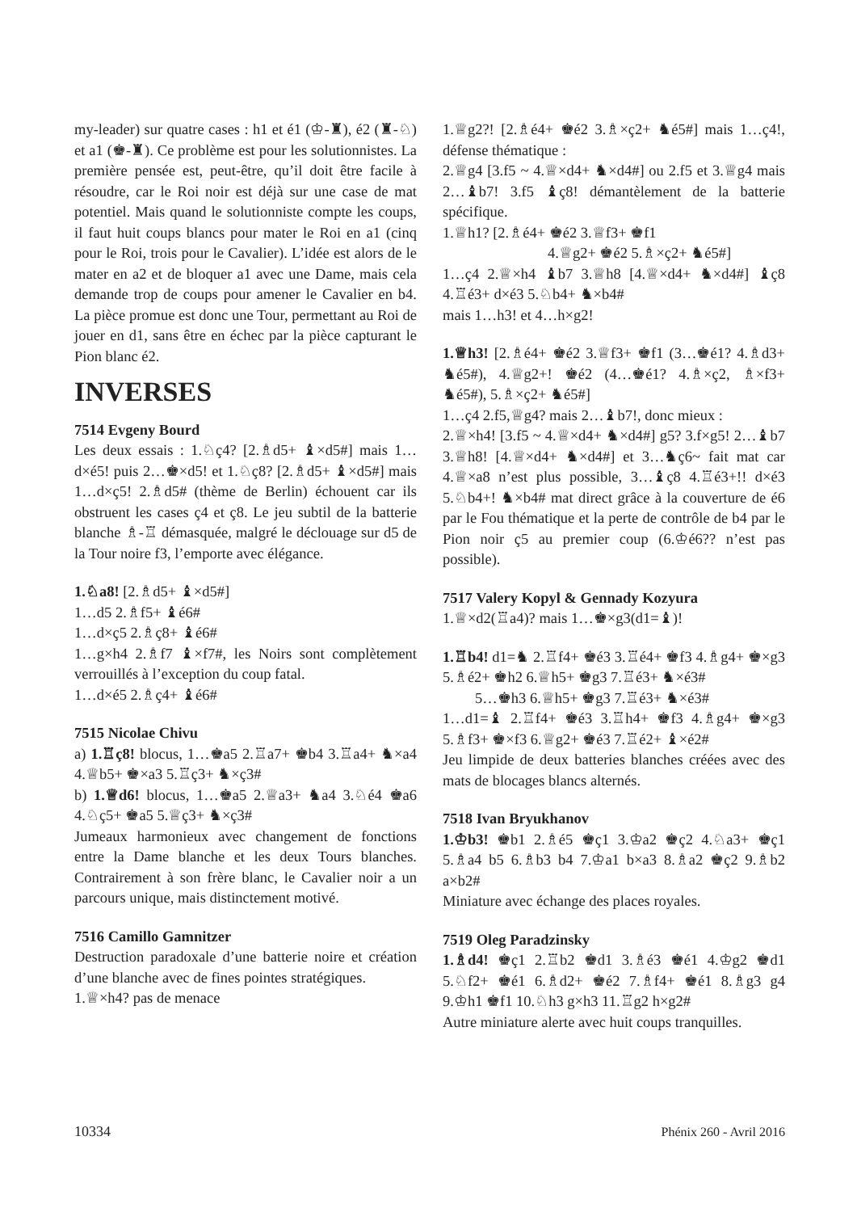my-leader) sur quatre cases : h1 et é1 (♔-♜), é2 (♜-♘) et a1 (♚-♜). Ce problème est pour les solutionnistes. La première pensée est, peut-être, qu’il doit être facile à résoudre, car le Roi noir est déjà sur une case de mat potentiel. Mais quand le solutionniste compte les coups, il faut huit coups blancs pour mater le Roi en a1 (cinq pour le Roi, trois pour le Cavalier). L’idée est alors de le mater en a2 et de bloquer a1 avec une Dame, mais cela demande trop de coups pour amener le Cavalier en b4. La pièce promue est donc une Tour, permettant au Roi de jouer en d1, sans être en échec par la pièce capturant le Pion blanc é2.
INVERSES
7514 Evgeny Bourd
Les deux essais : 1.♘ç4? [2.♗d5+ ♝×d5#] mais 1…d×é5! puis 2…♚×d5! et 1.♘ç8? [2.♗d5+ ♝×d5#] mais 1…d×ç5! 2.♗d5# (thème de Berlin) échouent car ils obstruent les cases ç4 et ç8. Le jeu subtil de la batterie blanche ♗-♖ démasquée, malgré le déclouage sur d5 de la Tour noire f3, l’emporte avec élégance.
1.♘a8! [2.♗d5+ ♝×d5#]
1…d5 2.♗f5+ ♝é6#
1…d×ç5 2.♗ç8+ ♝é6#
1…g×h4 2.♗f7 ♝×f7#, les Noirs sont complètement verrouillés à l’exception du coup fatal.
1…d×é5 2.♗ç4+ ♝é6#
7515 Nicolae Chivu
a) 1.♖ç8! blocus, 1…♚a5 2.♖a7+ ♚b4 3.♖a4+ ♞×a4 4.♕b5+ ♚×a3 5.♖ç3+ ♞×ç3#
b) 1.♕d6! blocus, 1…♚a5 2.♕a3+ ♞a4 3.♘é4 ♚a6 4.♘ç5+ ♚a5 5.♕ç3+ ♞×ç3#
Jumeaux harmonieux avec changement de fonctions entre la Dame blanche et les deux Tours blanches. Contrairement à son frère blanc, le Cavalier noir a un parcours unique, mais distinctement motivé.
7516 Camillo Gamnitzer
Destruction paradoxale d’une batterie noire et création d’une blanche avec de fines pointes stratégiques.
1.♕×h4? pas de menace
1.♕g2?! [2.♗é4+ ♚é2 3.♗×ç2+ ♞é5#] mais 1…ç4!, défense thématique :
2.♕g4 [3.f5 ~ 4.♕×d4+ ♞×d4#] ou 2.f5 et 3.♕g4 mais 2…♝b7! 3.f5 ♝ç8! démantèlement de la batterie spécifique.
1.♕h1? [2.♗é4+ ♚é2 3.♕f3+ ♚f1
4.♕g2+ ♚é2 5.♗×ç2+ ♞é5#]
1…ç4 2.♕×h4 ♝b7 3.♕h8 [4.♕×d4+ ♞×d4#] ♝ç8 4.♖é3+ d×é3 5.♘b4+ ♞×b4#
mais 1…h3! et 4…h×g2!
1.♕h3! [2.♗é4+ ♚é2 3.♕f3+ ♚f1 (3…♚é1? 4.♗d3+ ♞é5#), 4.♕g2+! ♚é2 (4…♚é1? 4.♗×ç2, ♗×f3+ ♞é5#), 5.♗×ç2+ ♞é5#]
1…ç4 2.f5,♕g4? mais 2…♝b7!, donc mieux :
2.♕×h4! [3.f5 ~ 4.♕×d4+ ♞×d4#] g5? 3.f×g5! 2…♝b7 3.♕h8! [4.♕×d4+ ♞×d4#] et 3…♞ç6~ fait mat car 4.♕×a8 n’est plus possible, 3…♝ç8 4.♖é3+!! d×é3 5.♘b4+! ♞×b4# mat direct grâce à la couverture de é6 par le Fou thématique et la perte de contrôle de b4 par le Pion noir ç5 au premier coup (6.♔é6?? n’est pas possible).
7517 Valery Kopyl & Gennady Kozyura
1.♕×d2(♖a4)? mais 1…♚×g3(d1=♝)!
1.♖b4! d1=♞ 2.♖f4+ ♚é3 3.♖é4+ ♚f3 4.♗g4+ ♚×g3 5.♗é2+ ♚h2 6.♕h5+ ♚g3 7.♖é3+ ♞×é3#
5…♚h3 6.♕h5+ ♚g3 7.♖é3+ ♞×é3#
1…d1=♝ 2.♖f4+ ♚é3 3.♖h4+ ♚f3 4.♗g4+ ♚×g3 5.♗f3+ ♚×f3 6.♕g2+ ♚é3 7.♖é2+ ♝×é2#
Jeu limpide de deux batteries blanches créées avec des mats de blocages blancs alternés.
7518 Ivan Bryukhanov
1.♔b3! ♚b1 2.♗é5 ♚ç1 3.♔a2 ♚ç2 4.♘a3+ ♚ç1 5.♗a4 b5 6.♗b3 b4 7.♔a1 b×a3 8.♗a2 ♚ç2 9.♗b2 a×b2#
Miniature avec échange des places royales.
7519 Oleg Paradzinsky
1.♗d4! ♚ç1 2.♖b2 ♚d1 3.♗é3 ♚é1 4.♔g2 ♚d1 5.♘f2+ ♚é1 6.♗d2+ ♚é2 7.♗f4+ ♚é1 8.♗g3 g4 9.♔h1 ♚f1 10.♘h3 g×h3 11.♖g2 h×g2#
Autre miniature alerte avec huit coups tranquilles.
10334 Phénix 260 - Avril 2016